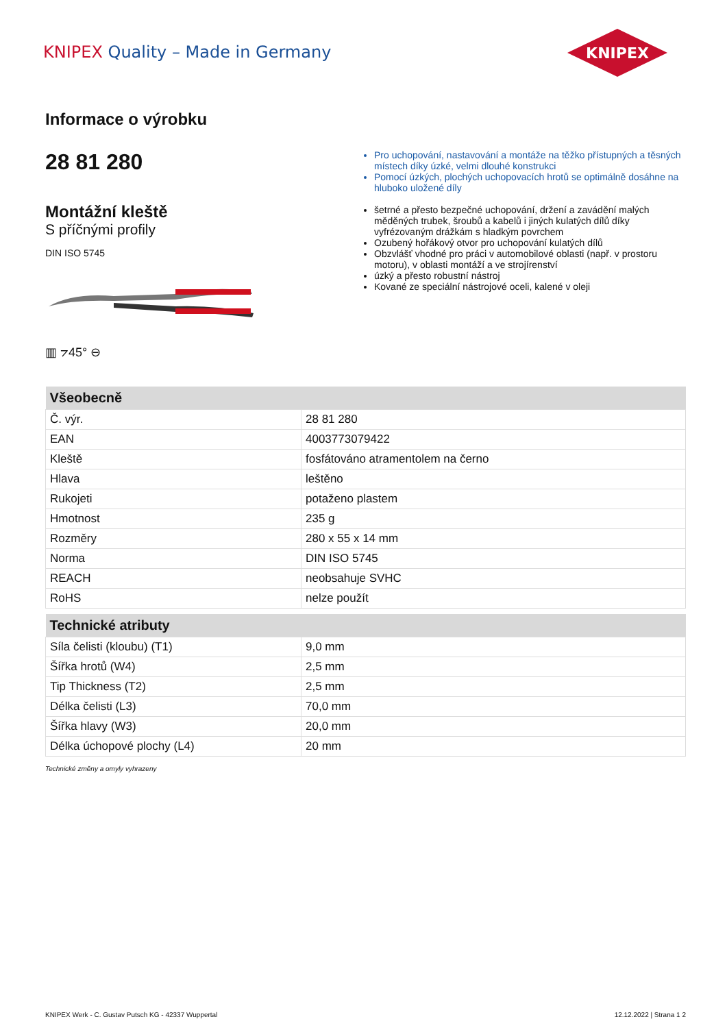KNIPEX Quality – Made in Germany
KNIPEX
Informace o výrobku
28 81 280
Montážní kleště
S příčnými profily
DIN ISO 5745
▥ ⦢45° ⊖
Pro uchopování, nastavování a montáže na těžko přístupných a těsných místech díky úzké, velmi dlouhé konstrukci
Pomocí úzkých, plochých uchopovacích hrotů se optimálně dosáhne na hluboko uložené díly
šetrné a přesto bezpečné uchopování, držení a zavádění malých měděných trubek, šroubů a kabelů i jiných kulatých dílů díky vyfrézovaným drážkám s hladkým povrchem
Ozubený hořákový otvor pro uchopování kulatých dílů
Obzvlášť vhodné pro práci v automobilové oblasti (např. v prostoru motoru), v oblasti montáží a ve strojírenství
úzký a přesto robustní nástroj
Kované ze speciální nástrojové oceli, kalené v oleji
| Všeobecně | |
| --- | --- |
| Č. výr. | 28 81 280 |
| EAN | 4003773079422 |
| Kleště | fosfátováno atramentolem na černo |
| Hlava | leštěno |
| Rukojeti | potaženo plastem |
| Hmotnost | 235 g |
| Rozměry | 280 x 55 x 14 mm |
| Norma | DIN ISO 5745 |
| REACH | neobsahuje SVHC |
| RoHS | nelze použít |
| Technické atributy | |
| --- | --- |
| Síla čelisti (kloubu) (T1) | 9,0 mm |
| Šířka hrotů (W4) | 2,5 mm |
| Tip Thickness (T2) | 2,5 mm |
| Délka čelisti (L3) | 70,0 mm |
| Šířka hlavy (W3) | 20,0 mm |
| Délka úchopové plochy (L4) | 20 mm |
Technické změny a omyly vyhrazeny
KNIPEX Werk - C. Gustav Putsch KG - 42337 Wuppertal 12.12.2022 | Strana 1 2